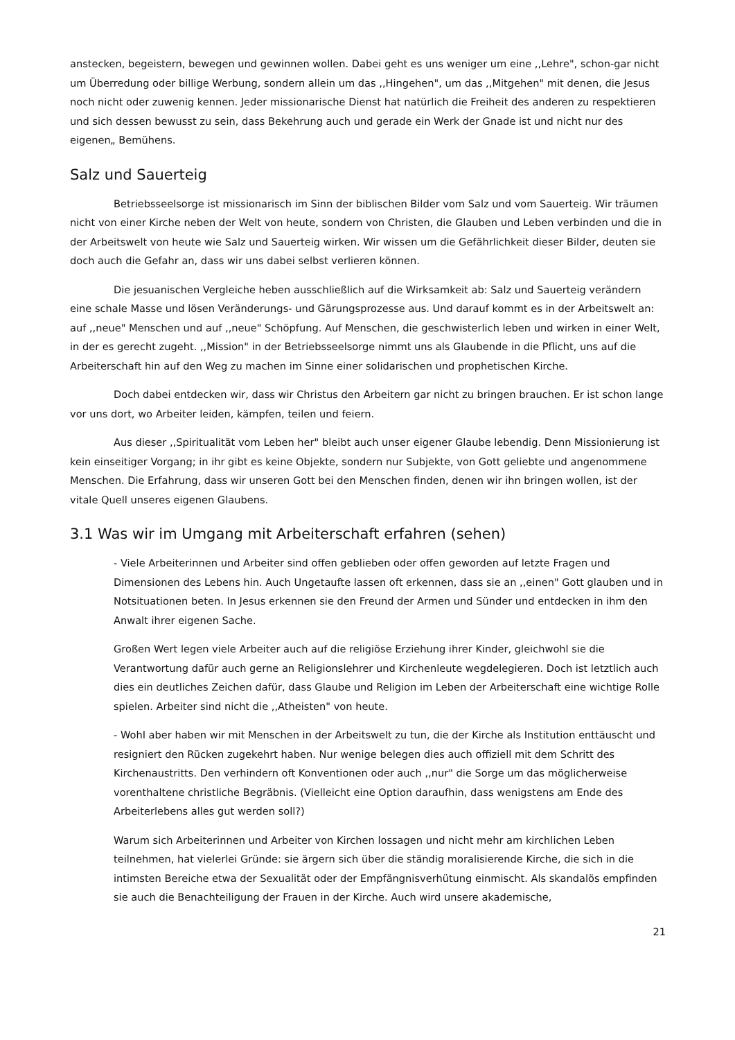anstecken, begeistern, bewegen und gewinnen wollen. Dabei geht es uns weniger um eine ,,Lehre", schon-gar nicht um Überredung oder billige Werbung, sondern allein um das ,,Hingehen", um das ,,Mitgehen" mit denen, die Jesus noch nicht oder zuwenig kennen. Jeder missionarische Dienst hat natürlich die Freiheit des anderen zu respektieren und sich dessen bewusst zu sein, dass Bekehrung auch und gerade ein Werk der Gnade ist und nicht nur des eigenen„ Bemühens.
Salz und Sauerteig
Betriebsseelsorge ist missionarisch im Sinn der biblischen Bilder vom Salz und vom Sauerteig. Wir träumen nicht von einer Kirche neben der Welt von heute, sondern von Christen, die Glauben und Leben verbinden und die in der Arbeitswelt von heute wie Salz und Sauerteig wirken. Wir wissen um die Gefährlichkeit dieser Bilder, deuten sie doch auch die Gefahr an, dass wir uns dabei selbst verlieren können.
Die jesuanischen Vergleiche heben ausschließlich auf die Wirksamkeit ab: Salz und Sauerteig verändern eine schale Masse und lösen Veränderungs- und Gärungsprozesse aus. Und darauf kommt es in der Arbeitswelt an: auf ,,neue" Menschen und auf ,,neue" Schöpfung. Auf Menschen, die geschwisterlich leben und wirken in einer Welt, in der es gerecht zugeht. ,,Mission" in der Betriebsseelsorge nimmt uns als Glaubende in die Pflicht, uns auf die Arbeiterschaft hin auf den Weg zu machen im Sinne einer solidarischen und prophetischen Kirche.
Doch dabei entdecken wir, dass wir Christus den Arbeitern gar nicht zu bringen brauchen. Er ist schon lange vor uns dort, wo Arbeiter leiden, kämpfen, teilen und feiern.
Aus dieser ,,Spiritualität vom Leben her" bleibt auch unser eigener Glaube lebendig. Denn Missionierung ist kein einseitiger Vorgang; in ihr gibt es keine Objekte, sondern nur Subjekte, von Gott geliebte und angenommene Menschen. Die Erfahrung, dass wir unseren Gott bei den Menschen finden, denen wir ihn bringen wollen, ist der vitale Quell unseres eigenen Glaubens.
3.1 Was wir im Umgang mit Arbeiterschaft erfahren (sehen)
- Viele Arbeiterinnen und Arbeiter sind offen geblieben oder offen geworden auf letzte Fragen und Dimensionen des Lebens hin. Auch Ungetaufte lassen oft erkennen, dass sie an ,,einen" Gott glauben und in Notsituationen beten. In Jesus erkennen sie den Freund der Armen und Sünder und entdecken in ihm den Anwalt ihrer eigenen Sache.
Großen Wert legen viele Arbeiter auch auf die religiöse Erziehung ihrer Kinder, gleichwohl sie die Verantwortung dafür auch gerne an Religionslehrer und Kirchenleute wegdelegieren. Doch ist letztlich auch dies ein deutliches Zeichen dafür, dass Glaube und Religion im Leben der Arbeiterschaft eine wichtige Rolle spielen. Arbeiter sind nicht die ,,Atheisten" von heute.
- WohI aber haben wir mit Menschen in der Arbeitswelt zu tun, die der Kirche als Institution enttäuscht und resigniert den Rücken zugekehrt haben. Nur wenige belegen dies auch offiziell mit dem Schritt des Kirchenaustritts. Den verhindern oft Konventionen oder auch ,,nur" die Sorge um das möglicherweise vorenthaltene christliche Begräbnis. (Vielleicht eine Option daraufhin, dass wenigstens am Ende des Arbeiterlebens alles gut werden soll?)
Warum sich Arbeiterinnen und Arbeiter von Kirchen lossagen und nicht mehr am kirchlichen Leben teilnehmen, hat vielerlei Gründe: sie ärgern sich über die ständig moralisierende Kirche, die sich in die intimsten Bereiche etwa der Sexualität oder der Empfängnisverhütung einmischt. Als skandalös empfinden sie auch die Benachteiligung der Frauen in der Kirche. Auch wird unsere akademische,
21